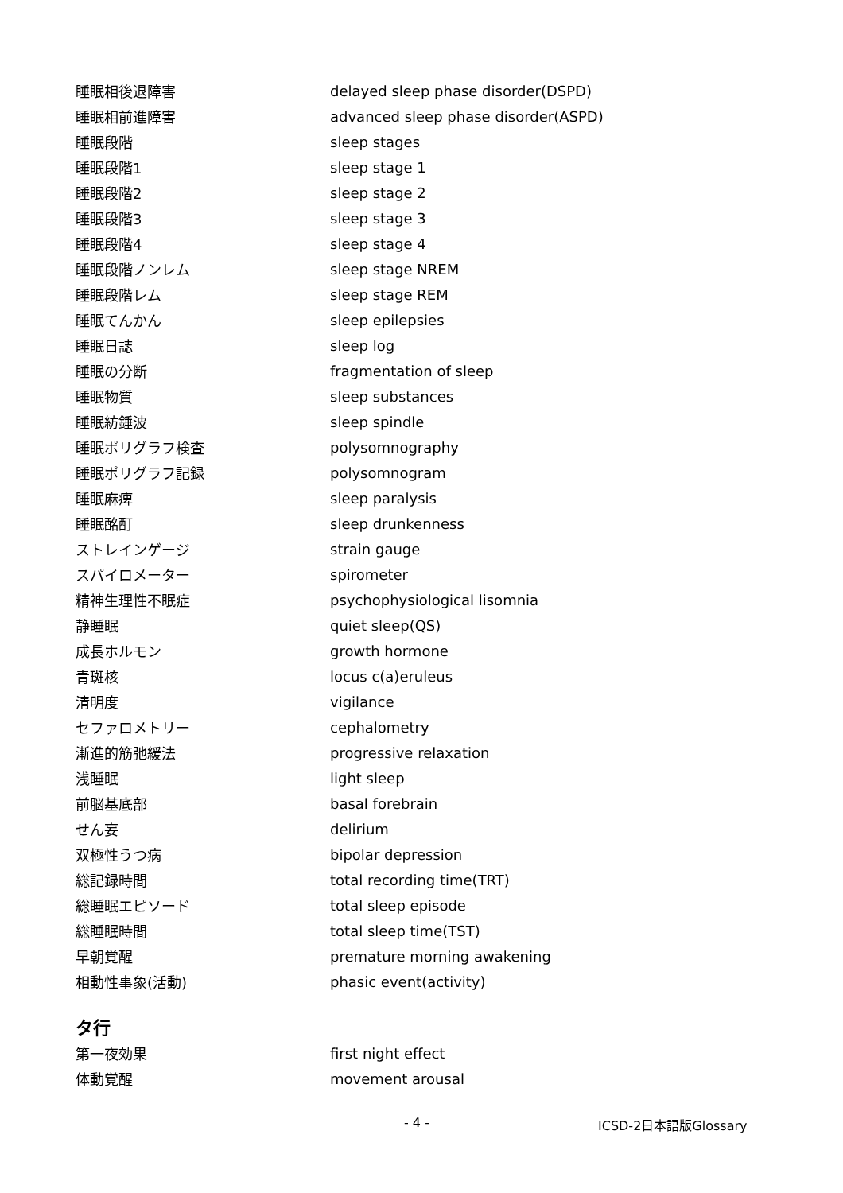| 睡眠相後退障害 | delayed sleep phase disorder(DSPD) |
| 睡眠相前進障害 | advanced sleep phase disorder(ASPD) |
| 睡眠段階 | sleep stages |
| 睡眠段階1 | sleep stage 1 |
| 睡眠段階2 | sleep stage 2 |
| 睡眠段階3 | sleep stage 3 |
| 睡眠段階4 | sleep stage 4 |
| 睡眠段階ノンレム | sleep stage NREM |
| 睡眠段階レム | sleep stage REM |
| 睡眠てんかん | sleep epilepsies |
| 睡眠日誌 | sleep log |
| 睡眠の分断 | fragmentation of sleep |
| 睡眠物質 | sleep substances |
| 睡眠紡錘波 | sleep spindle |
| 睡眠ポリグラフ検査 | polysomnography |
| 睡眠ポリグラフ記録 | polysomnogram |
| 睡眠麻痺 | sleep paralysis |
| 睡眠酩酊 | sleep drunkenness |
| ストレインゲージ | strain gauge |
| スパイロメーター | spirometer |
| 精神生理性不眠症 | psychophysiological lisomnia |
| 静睡眠 | quiet sleep(QS) |
| 成長ホルモン | growth hormone |
| 青斑核 | locus c(a)eruleus |
| 清明度 | vigilance |
| セファロメトリー | cephalometry |
| 漸進的筋弛緩法 | progressive relaxation |
| 浅睡眠 | light sleep |
| 前脳基底部 | basal forebrain |
| せん妄 | delirium |
| 双極性うつ病 | bipolar depression |
| 総記録時間 | total recording time(TRT) |
| 総睡眠エピソード | total sleep episode |
| 総睡眠時間 | total sleep time(TST) |
| 早朝覚醒 | premature morning awakening |
| 相動性事象(活動) | phasic event(activity) |
タ行
| 第一夜効果 | first night effect |
| 体動覚醒 | movement arousal |
- 4 - ICSD-2日本語版Glossary